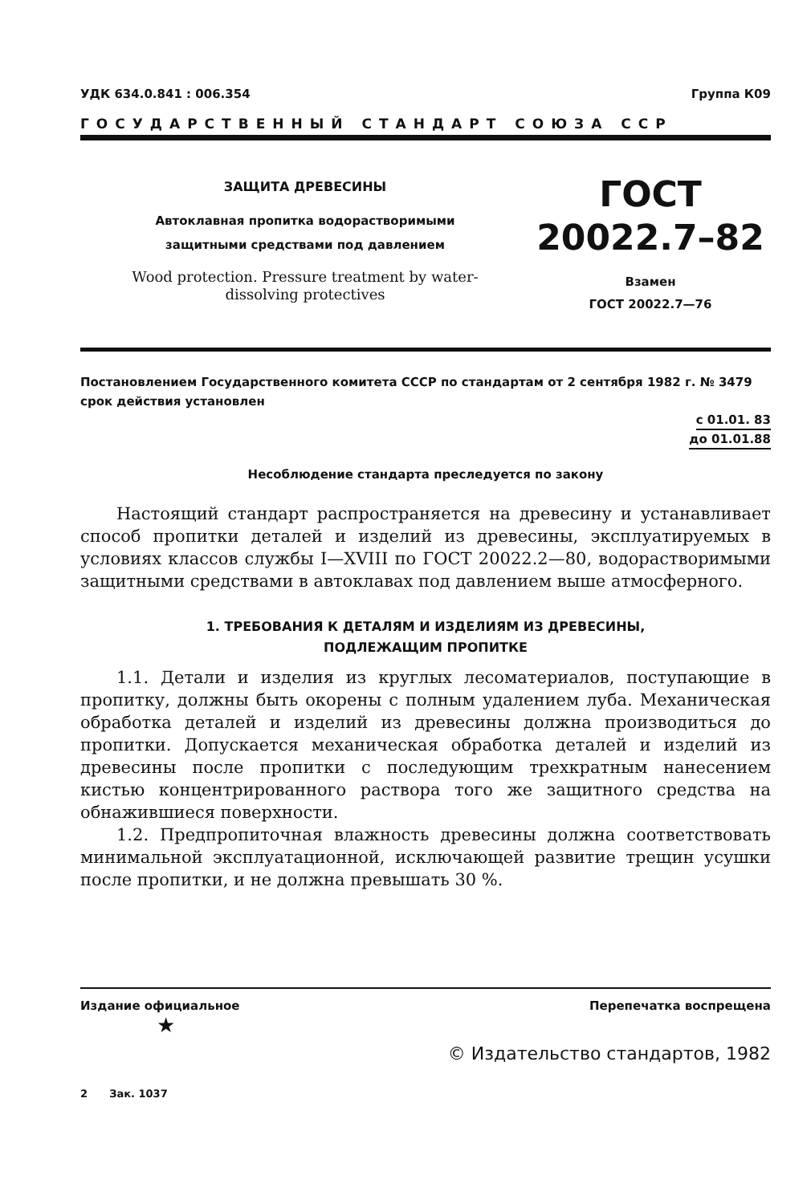УДК 634.0.841 : 006.354 Группа К09
ГОСУДАРСТВЕННЫЙ СТАНДАРТ СОЮЗА ССР
ЗАЩИТА ДРЕВЕСИНЫ
Автоклавная пропитка водорастворимыми
защитными средствами под давлением
Wood protection. Pressure treatment by water-
dissolving protectives
ГОСТ
20022.7–82
Взамен
ГОСТ 20022.7—76
Постановлением Государственного комитета СССР по стандартам от 2 сентября 1982 г. № 3479 срок действия установлен
с 01.01. 83
до 01.01.88
Несоблюдение стандарта преследуется по закону
Настоящий стандарт распространяется на древесину и устанавливает способ пропитки деталей и изделий из древесины, эксплуатируемых в условиях классов службы I—XVIII по ГОСТ 20022.2—80, водорастворимыми защитными средствами в автоклавах под давлением выше атмосферного.
1. ТРЕБОВАНИЯ К ДЕТАЛЯМ И ИЗДЕЛИЯМ ИЗ ДРЕВЕСИНЫ,
ПОДЛЕЖАЩИМ ПРОПИТКЕ
1.1. Детали и изделия из круглых лесоматериалов, поступающие в пропитку, должны быть окорены с полным удалением луба. Механическая обработка деталей и изделий из древесины должна производиться до пропитки. Допускается механическая обработка деталей и изделий из древесины после пропитки с последующим трехкратным нанесением кистью концентрированного раствора того же защитного средства на обнажившиеся поверхности.
1.2. Предпропиточная влажность древесины должна соответствовать минимальной эксплуатационной, исключающей развитие трещин усушки после пропитки, и не должна превышать 30 %.
Издание официальное Перепечатка воспрещена
★
© Издательство стандартов, 1982
2 Зак. 1037